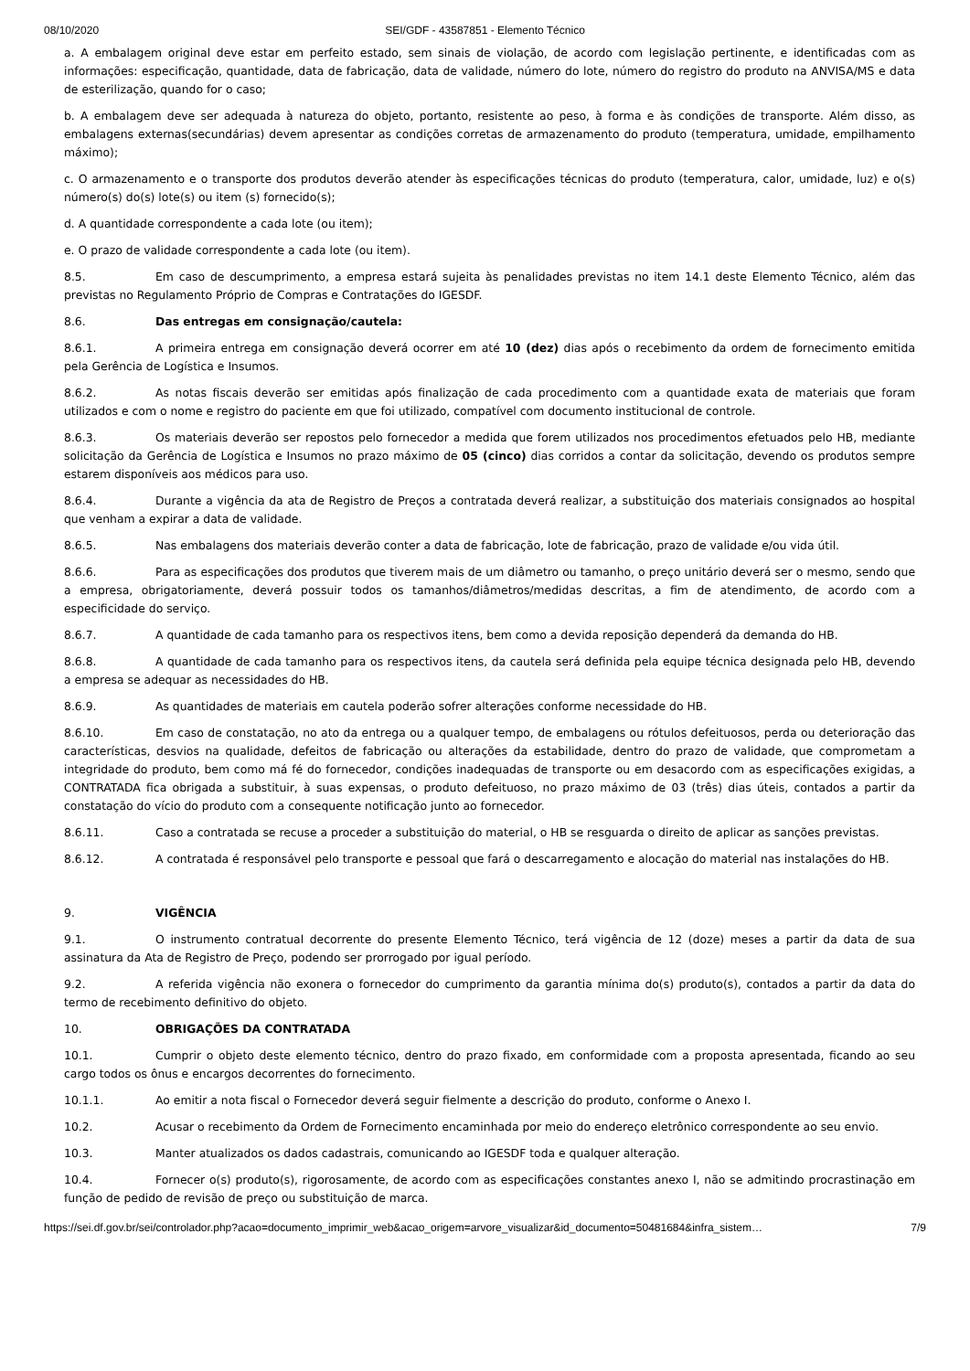08/10/2020 SEI/GDF - 43587851 - Elemento Técnico
a. A embalagem original deve estar em perfeito estado, sem sinais de violação, de acordo com legislação pertinente, e identificadas com as informações: especificação, quantidade, data de fabricação, data de validade, número do lote, número do registro do produto na ANVISA/MS e data de esterilização, quando for o caso;
b. A embalagem deve ser adequada à natureza do objeto, portanto, resistente ao peso, à forma e às condições de transporte. Além disso, as embalagens externas(secundárias) devem apresentar as condições corretas de armazenamento do produto (temperatura, umidade, empilhamento máximo);
c. O armazenamento e o transporte dos produtos deverão atender às especificações técnicas do produto (temperatura, calor, umidade, luz) e o(s) número(s) do(s) lote(s) ou item (s) fornecido(s);
d. A quantidade correspondente a cada lote (ou item);
e. O prazo de validade correspondente a cada lote (ou item).
8.5. Em caso de descumprimento, a empresa estará sujeita às penalidades previstas no item 14.1 deste Elemento Técnico, além das previstas no Regulamento Próprio de Compras e Contratações do IGESDF.
8.6. Das entregas em consignação/cautela:
8.6.1. A primeira entrega em consignação deverá ocorrer em até 10 (dez) dias após o recebimento da ordem de fornecimento emitida pela Gerência de Logística e Insumos.
8.6.2. As notas fiscais deverão ser emitidas após finalização de cada procedimento com a quantidade exata de materiais que foram utilizados e com o nome e registro do paciente em que foi utilizado, compatível com documento institucional de controle.
8.6.3. Os materiais deverão ser repostos pelo fornecedor a medida que forem utilizados nos procedimentos efetuados pelo HB, mediante solicitação da Gerência de Logística e Insumos no prazo máximo de 05 (cinco) dias corridos a contar da solicitação, devendo os produtos sempre estarem disponíveis aos médicos para uso.
8.6.4. Durante a vigência da ata de Registro de Preços a contratada deverá realizar, a substituição dos materiais consignados ao hospital que venham a expirar a data de validade.
8.6.5. Nas embalagens dos materiais deverão conter a data de fabricação, lote de fabricação, prazo de validade e/ou vida útil.
8.6.6. Para as especificações dos produtos que tiverem mais de um diâmetro ou tamanho, o preço unitário deverá ser o mesmo, sendo que a empresa, obrigatoriamente, deverá possuir todos os tamanhos/diâmetros/medidas descritas, a fim de atendimento, de acordo com a especificidade do serviço.
8.6.7. A quantidade de cada tamanho para os respectivos itens, bem como a devida reposição dependerá da demanda do HB.
8.6.8. A quantidade de cada tamanho para os respectivos itens, da cautela será definida pela equipe técnica designada pelo HB, devendo a empresa se adequar as necessidades do HB.
8.6.9. As quantidades de materiais em cautela poderão sofrer alterações conforme necessidade do HB.
8.6.10. Em caso de constatação, no ato da entrega ou a qualquer tempo, de embalagens ou rótulos defeituosos, perda ou deterioração das características, desvios na qualidade, defeitos de fabricação ou alterações da estabilidade, dentro do prazo de validade, que comprometam a integridade do produto, bem como má fé do fornecedor, condições inadequadas de transporte ou em desacordo com as especificações exigidas, a CONTRATADA fica obrigada a substituir, à suas expensas, o produto defeituoso, no prazo máximo de 03 (três) dias úteis, contados a partir da constatação do vício do produto com a consequente notificação junto ao fornecedor.
8.6.11. Caso a contratada se recuse a proceder a substituição do material, o HB se resguarda o direito de aplicar as sanções previstas.
8.6.12. A contratada é responsável pelo transporte e pessoal que fará o descarregamento e alocação do material nas instalações do HB.
9. VIGÊNCIA
9.1. O instrumento contratual decorrente do presente Elemento Técnico, terá vigência de 12 (doze) meses a partir da data de sua assinatura da Ata de Registro de Preço, podendo ser prorrogado por igual período.
9.2. A referida vigência não exonera o fornecedor do cumprimento da garantia mínima do(s) produto(s), contados a partir da data do termo de recebimento definitivo do objeto.
10. OBRIGAÇÕES DA CONTRATADA
10.1. Cumprir o objeto deste elemento técnico, dentro do prazo fixado, em conformidade com a proposta apresentada, ficando ao seu cargo todos os ônus e encargos decorrentes do fornecimento.
10.1.1. Ao emitir a nota fiscal o Fornecedor deverá seguir fielmente a descrição do produto, conforme o Anexo I.
10.2. Acusar o recebimento da Ordem de Fornecimento encaminhada por meio do endereço eletrônico correspondente ao seu envio.
10.3. Manter atualizados os dados cadastrais, comunicando ao IGESDF toda e qualquer alteração.
10.4. Fornecer o(s) produto(s), rigorosamente, de acordo com as especificações constantes anexo I, não se admitindo procrastinação em função de pedido de revisão de preço ou substituição de marca.
https://sei.df.gov.br/sei/controlador.php?acao=documento_imprimir_web&acao_origem=arvore_visualizar&id_documento=50481684&infra_sistem… 7/9